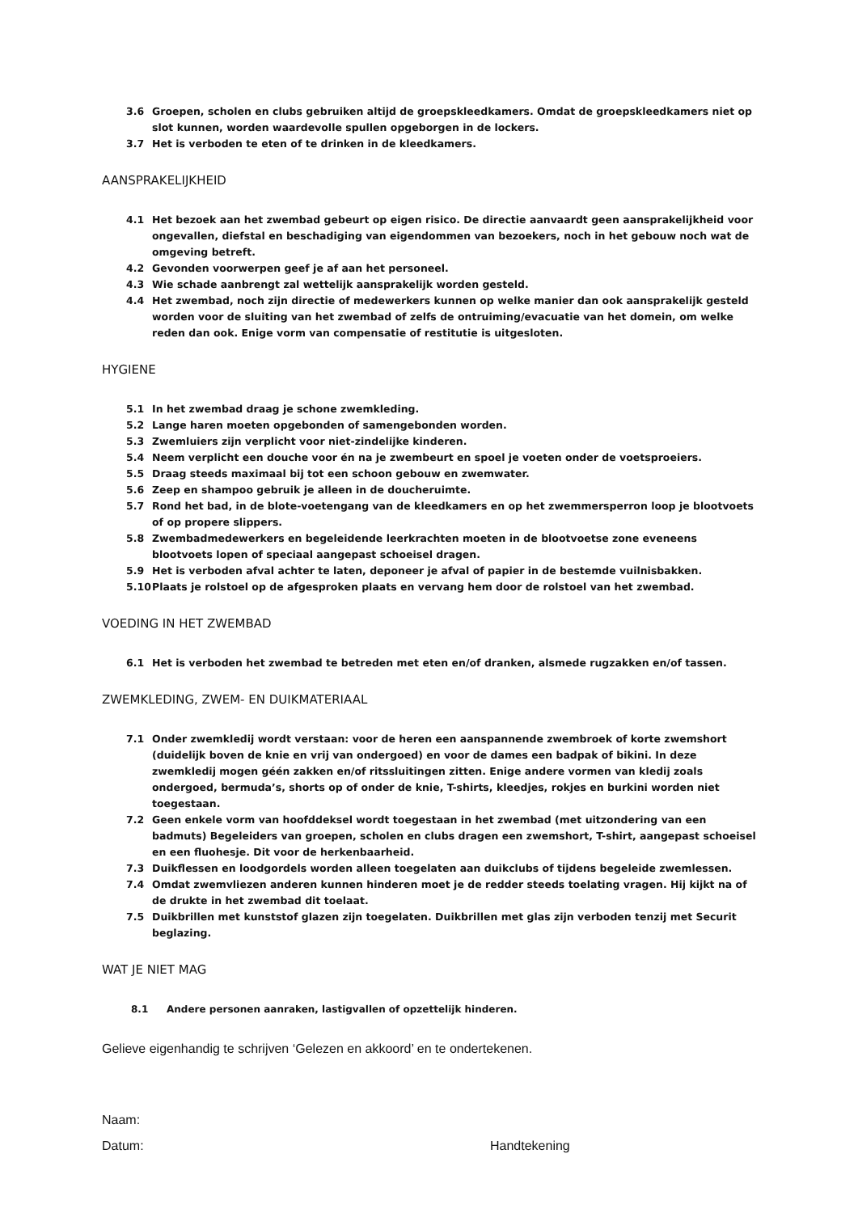3.6 Groepen, scholen en clubs gebruiken altijd de groepskleedkamers. Omdat de groepskleedkamers niet op slot kunnen, worden waardevolle spullen opgeborgen in de lockers.
3.7 Het is verboden te eten of te drinken in de kleedkamers.
AANSPRAKELIJKHEID
4.1 Het bezoek aan het zwembad gebeurt op eigen risico. De directie aanvaardt geen aansprakelijkheid voor ongevallen, diefstal en beschadiging van eigendommen van bezoekers, noch in het gebouw noch wat de omgeving betreft.
4.2 Gevonden voorwerpen geef je af aan het personeel.
4.3 Wie schade aanbrengt zal wettelijk aansprakelijk worden gesteld.
4.4 Het zwembad, noch zijn directie of medewerkers kunnen op welke manier dan ook aansprakelijk gesteld worden voor de sluiting van het zwembad of zelfs de ontruiming/evacuatie van het domein, om welke reden dan ook. Enige vorm van compensatie of restitutie is uitgesloten.
HYGIENE
5.1 In het zwembad draag je schone zwemkleding.
5.2 Lange haren moeten opgebonden of samengebonden worden.
5.3 Zwemluiers zijn verplicht voor niet-zindelijke kinderen.
5.4 Neem verplicht een douche voor én na je zwembeurt en spoel je voeten onder de voetsproeiers.
5.5 Draag steeds maximaal bij tot een schoon gebouw en zwemwater.
5.6 Zeep en shampoo gebruik je alleen in de doucheruimte.
5.7 Rond het bad, in de blote-voetengang van de kleedkamers en op het zwemmersperron loop je blootvoets of op propere slippers.
5.8 Zwembadmedewerkers en begeleidende leerkrachten moeten in de blootvoetse zone eveneens blootvoets lopen of speciaal aangepast schoeisel dragen.
5.9 Het is verboden afval achter te laten, deponeer je afval of papier in de bestemde vuilnisbakken.
5.10 Plaats je rolstoel op de afgesproken plaats en vervang hem door de rolstoel van het zwembad.
VOEDING IN HET ZWEMBAD
6.1 Het is verboden het zwembad te betreden met eten en/of dranken, alsmede rugzakken en/of tassen.
ZWEMKLEDING, ZWEM- EN DUIKMATERIAAL
7.1 Onder zwemkledij wordt verstaan: voor de heren een aanspannende zwembroek of korte zwemshort (duidelijk boven de knie en vrij van ondergoed) en voor de dames een badpak of bikini. In deze zwemkledij mogen géén zakken en/of ritssluitingen zitten. Enige andere vormen van kledij zoals ondergoed, bermuda’s, shorts op of onder de knie, T-shirts, kleedjes, rokjes en burkini worden niet toegestaan.
7.2 Geen enkele vorm van hoofddeksel wordt toegestaan in het zwembad (met uitzondering van een badmuts) Begeleiders van groepen, scholen en clubs dragen een zwemshort, T-shirt, aangepast schoeisel en een fluohesje. Dit voor de herkenbaarheid.
7.3 Duikflessen en loodgordels worden alleen toegelaten aan duikclubs of tijdens begeleide zwemlessen.
7.4 Omdat zwemvliezen anderen kunnen hinderen moet je de redder steeds toelating vragen. Hij kijkt na of de drukte in het zwembad dit toelaat.
7.5 Duikbrillen met kunststof glazen zijn toegelaten. Duikbrillen met glas zijn verboden tenzij met Securit beglazing.
WAT JE NIET MAG
8.1 Andere personen aanraken, lastigvallen of opzettelijk hinderen.
Gelieve eigenhandig te schrijven ‘Gelezen en akkoord’ en te ondertekenen.
Naam:
Datum: Handtekening